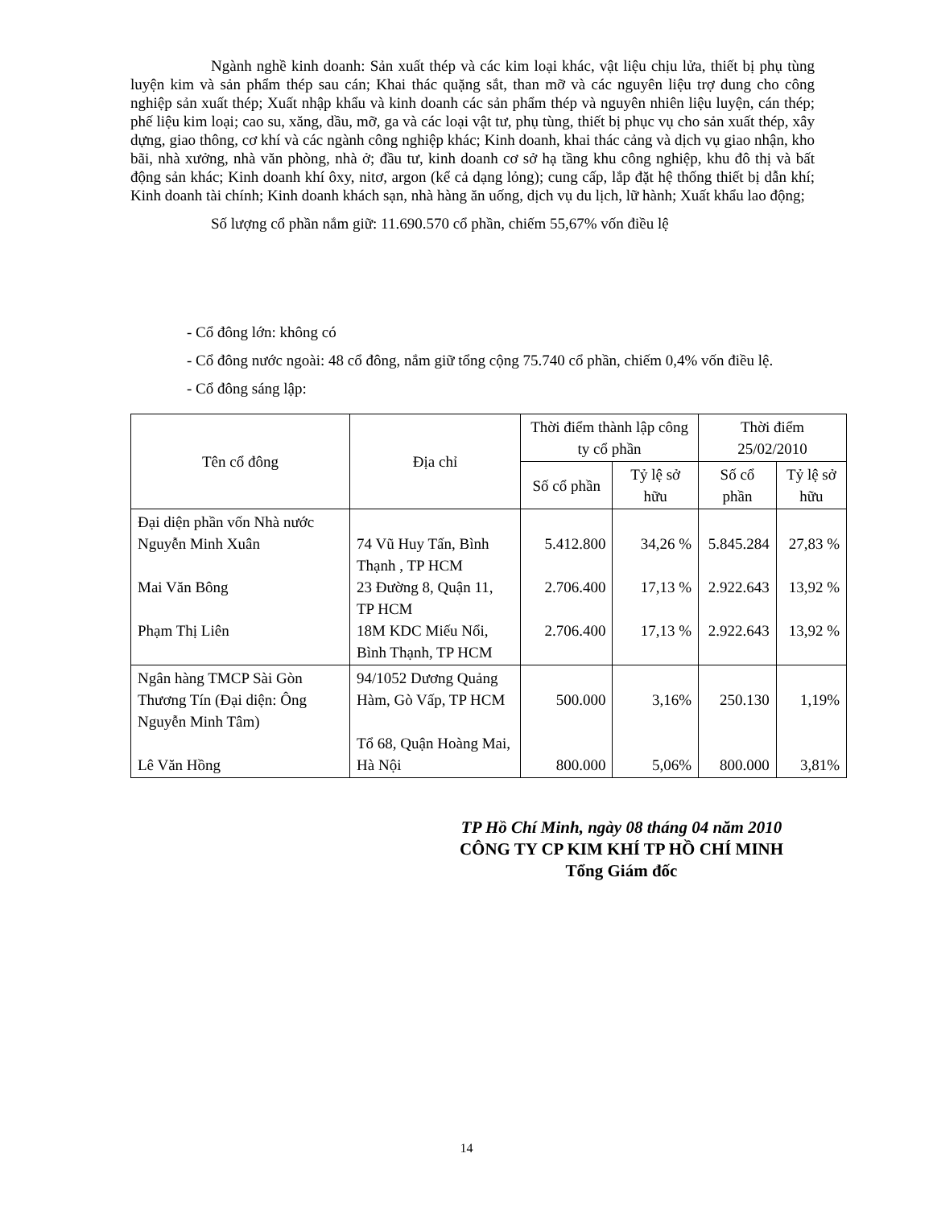Ngành nghề kinh doanh: Sản xuất thép và các kim loại khác, vật liệu chịu lửa, thiết bị phụ tùng luyện kim và sản phẩm thép sau cán; Khai thác quặng sắt, than mỡ và các nguyên liệu trợ dung cho công nghiệp sản xuất thép; Xuất nhập khẩu và kinh doanh các sản phẩm thép và nguyên nhiên liệu luyện, cán thép; phế liệu kim loại; cao su, xăng, dầu, mỡ, ga và các loại vật tư, phụ tùng, thiết bị phục vụ cho sản xuất thép, xây dựng, giao thông, cơ khí và các ngành công nghiệp khác; Kinh doanh, khai thác cảng và dịch vụ giao nhận, kho bãi, nhà xưởng, nhà văn phòng, nhà ở; đầu tư, kinh doanh cơ sở hạ tầng khu công nghiệp, khu đô thị và bất động sản khác; Kinh doanh khí ôxy, nitơ, argon (kể cả dạng lỏng); cung cấp, lắp đặt hệ thống thiết bị dẫn khí; Kinh doanh tài chính; Kinh doanh khách sạn, nhà hàng ăn uống, dịch vụ du lịch, lữ hành; Xuất khẩu lao động;
Số lượng cổ phần nắm giữ: 11.690.570 cổ phần, chiếm 55,67% vốn điều lệ
- Cổ đông lớn: không có
- Cổ đông nước ngoài: 48 cổ đông, nắm giữ tổng cộng 75.740 cổ phần, chiếm 0,4% vốn điều lệ.
- Cổ đông sáng lập:
| Tên cổ đông | Địa chỉ | Thời điểm thành lập công ty cổ phần | | Thời điểm 25/02/2010 | |
| --- | --- | --- | --- | --- | --- |
| | | Số cổ phần | Tỷ lệ sở hữu | Số cổ phần | Tỷ lệ sở hữu |
| Đại diện phần vốn Nhà nước Nguyễn Minh Xuân Mai Văn Bông Phạm Thị Liên | 74 Vũ Huy Tấn, Bình Thạnh , TP HCM 23 Đường 8, Quận 11, TP HCM 18M KDC Miếu Nổi, Bình Thạnh, TP HCM | 5.412.800 2.706.400 2.706.400 | 34,26 % 17,13 % 17,13 % | 5.845.284 2.922.643 2.922.643 | 27,83 % 13,92 % 13,92 % |
| Ngân hàng TMCP Sài Gòn Thương Tín (Đại diện: Ông Nguyễn Minh Tâm) Lê Văn Hồng | 94/1052 Dương Quảng Hàm, Gò Vấp, TP HCM Tổ 68, Quận Hoàng Mai, Hà Nội | 500.000 800.000 | 3,16% 5,06% | 250.130 800.000 | 1,19% 3,81% |
TP Hồ Chí Minh, ngày 08 tháng 04 năm 2010
CÔNG TY CP KIM KHÍ TP HỒ CHÍ MINH
Tổng Giám đốc
14